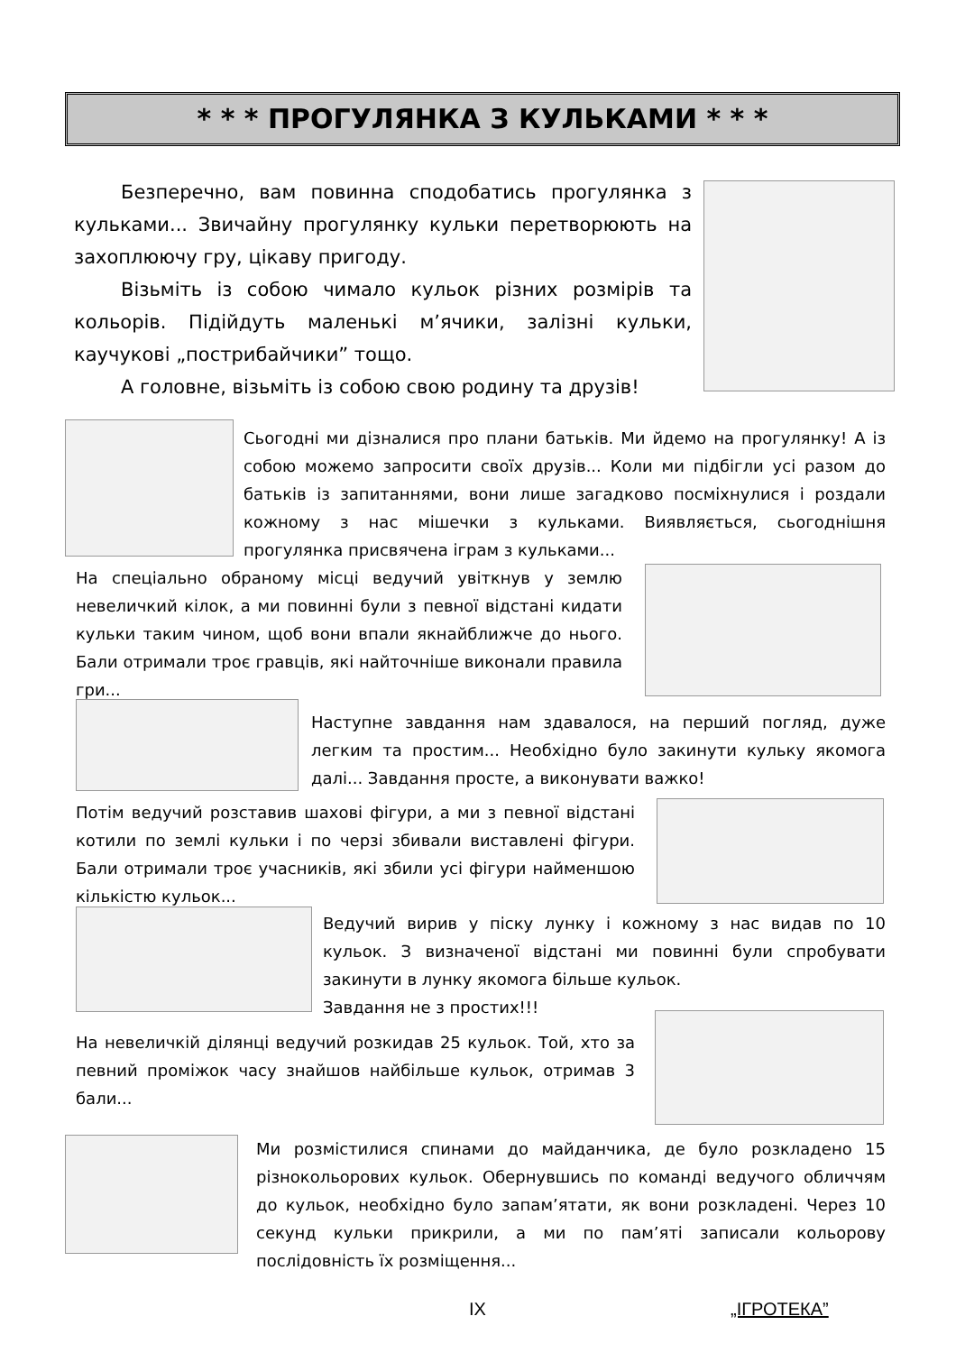* * * ПРОГУЛЯНКА З КУЛЬКАМИ * * *
Безперечно, вам повинна сподобатись прогулянка з кульками... Звичайну прогулянку кульки перетворюють на захоплюючу гру, цікаву пригоду.
Візьміть із собою чимало кульок різних розмірів та кольорів. Підійдуть маленькі м’ячики, залізні кульки, каучукові „пострибайчики” тощо.
А головне, візьміть із собою свою родину та друзів!
Сьогодні ми дізналися про плани батьків. Ми йдемо на прогулянку! А із собою можемо запросити своїх друзів... Коли ми підбігли усі разом до батьків із запитаннями, вони лише загадково посміхнулися і роздали кожному з нас мішечки з кульками. Виявляється, сьогоднішня прогулянка присвячена іграм з кульками...
На спеціально обраному місці ведучий увіткнув у землю невеличкий кілок, а ми повинні були з певної відстані кидати кульки таким чином, щоб вони впали якнайближче до нього. Бали отримали троє гравців, які найточніше виконали правила гри...
Наступне завдання нам здавалося, на перший погляд, дуже легким та простим... Необхідно було закинути кульку якомога далі... Завдання просте, а виконувати важко!
Потім ведучий розставив шахові фігури, а ми з певної відстані котили по землі кульки і по черзі збивали виставлені фігури. Бали отримали троє учасників, які збили усі фігури найменшою кількістю кульок...
Ведучий вирив у піску лунку і кожному з нас видав по 10 кульок. З визначеної відстані ми повинні були спробувати закинути в лунку якомога більше кульок.
Завдання не з простих!!!
На невеличкій ділянці ведучий розкидав 25 кульок. Той, хто за певний проміжок часу знайшов найбільше кульок, отримав 3 бали...
Ми розмістилися спинами до майданчика, де було розкладено 15 різнокольорових кульок. Обернувшись по команді ведучого обличчям до кульок, необхідно було запам’ятати, як вони розкладені. Через 10 секунд кульки прикрили, а ми по пам’яті записали кольорову послідовність їх розміщення...
IX „ІГРОТЕКА”